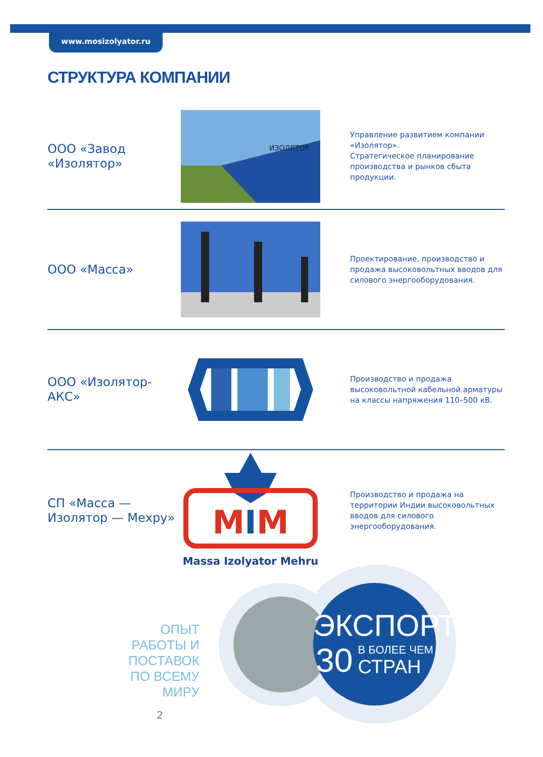www.mosizolyator.ru
СТРУКТУРА КОМПАНИИ
ООО «Завод «Изолятор»
ИЗОЛЯТОР
Управление развитием компании «Изолятор».
Стратегическое планирование производства и рынков сбыта продукции.
ООО «Масса»
Проектирование, производство и продажа высоковольтных вводов для силового энергооборудования.
ООО «Изолятор-АКС»
Производство и продажа высоковольтной кабельной арматуры на классы напряжения 110–500 кВ.
СП «Масса — Изолятор — Мехру»
MIM
Massa Izolyator Mehru
Производство и продажа на территории Индии высоковольтных вводов для силового энергооборудования.
ОПЫТ
РАБОТЫ И ПОСТАВОК
ПО ВСЕМУ МИРУ
ЭКСПОРТ
30 В БОЛЕЕ ЧЕМ
СТРАН
2